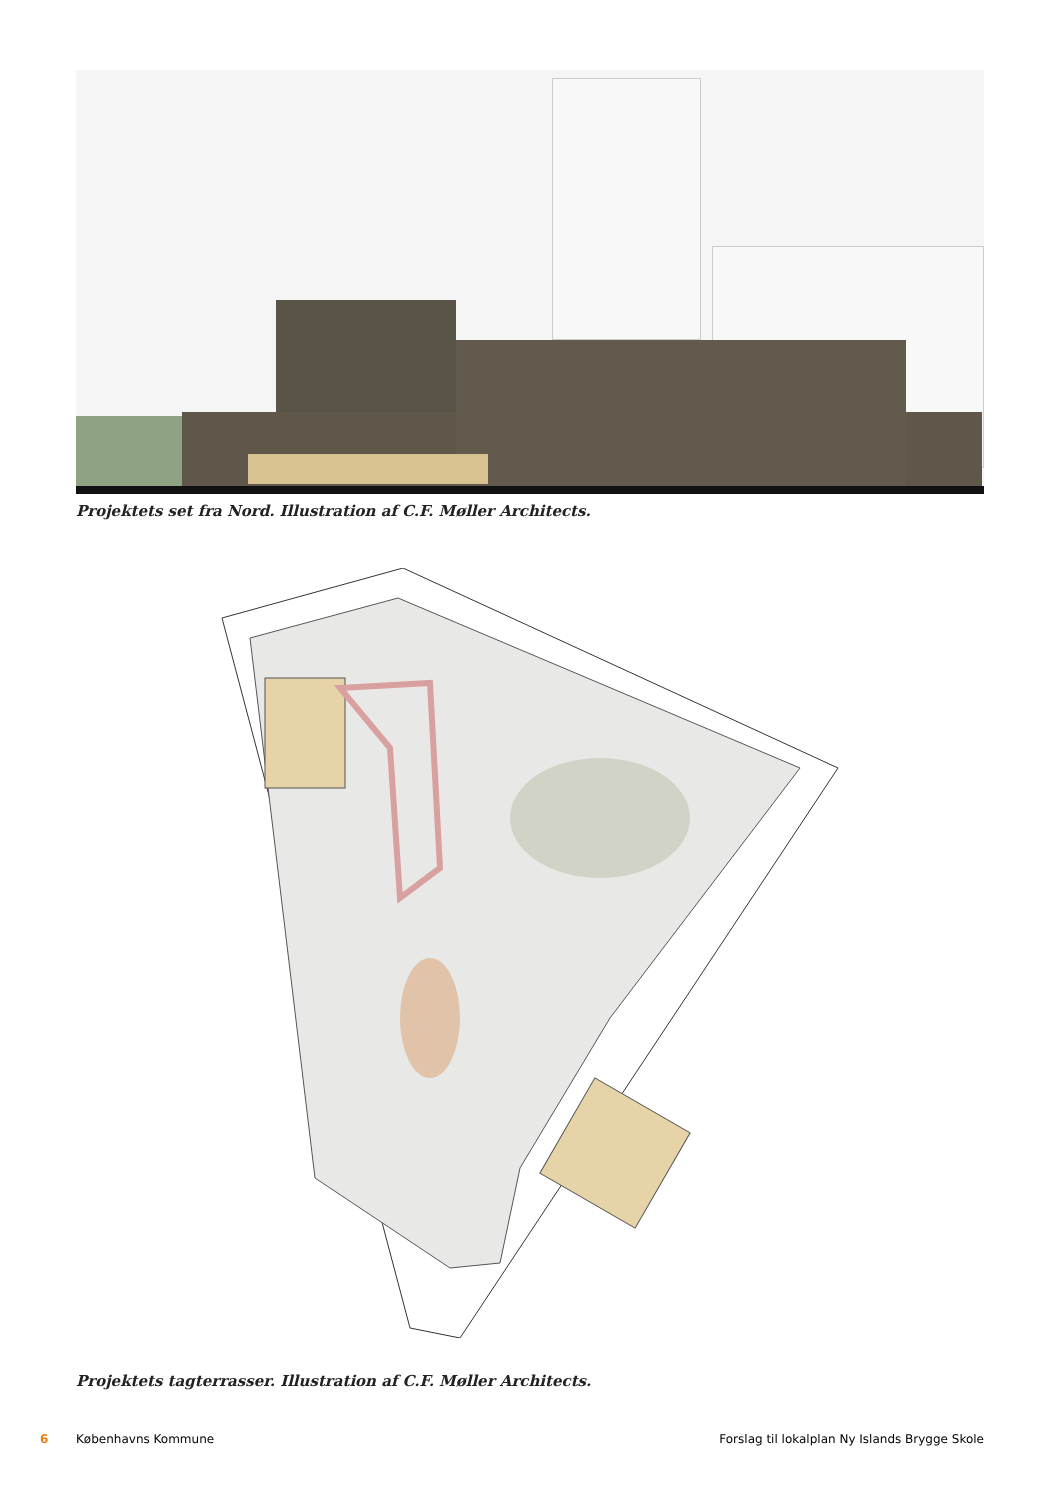Projektets set fra Nord. Illustration af C.F. Møller Architects.
Projektets tagterrasser. Illustration af C.F. Møller Architects.
6 Københavns Kommune Forslag til lokalplan Ny Islands Brygge Skole